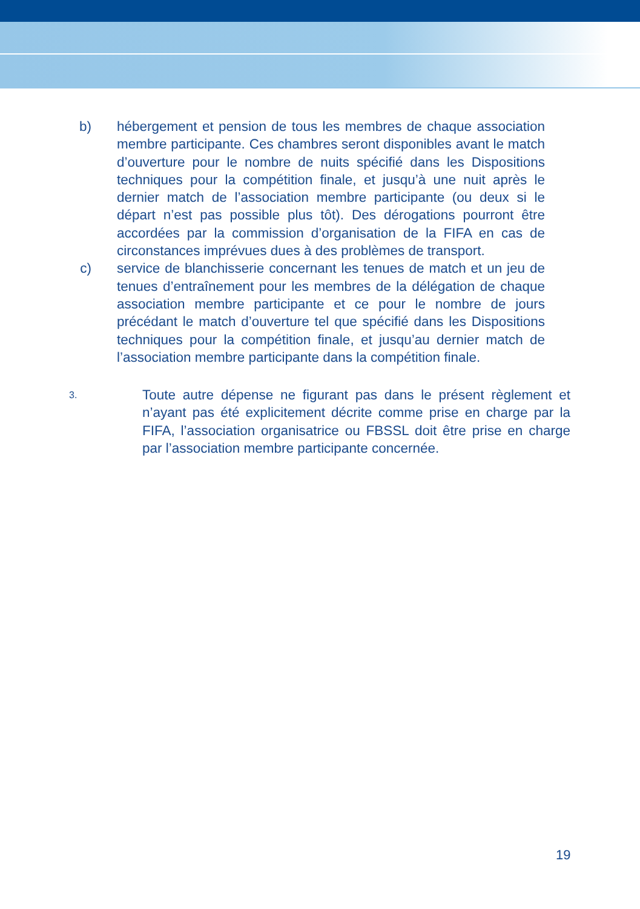b) hébergement et pension de tous les membres de chaque association membre participante. Ces chambres seront disponibles avant le match d’ouverture pour le nombre de nuits spécifié dans les Dispositions techniques pour la compétition finale, et jusqu’à une nuit après le dernier match de l’association membre participante (ou deux si le départ n’est pas possible plus tôt). Des dérogations pourront être accordées par la commission d’organisation de la FIFA en cas de circonstances imprévues dues à des problèmes de transport.
c) service de blanchisserie concernant les tenues de match et un jeu de tenues d’entraînement pour les membres de la délégation de chaque association membre participante et ce pour le nombre de jours précédant le match d’ouverture tel que spécifié dans les Dispositions techniques pour la compétition finale, et jusqu’au dernier match de l’association membre participante dans la compétition finale.
3.
Toute autre dépense ne figurant pas dans le présent règlement et n’ayant pas été explicitement décrite comme prise en charge par la FIFA, l’association organisatrice ou FBSSL doit être prise en charge par l’association membre participante concernée.
19